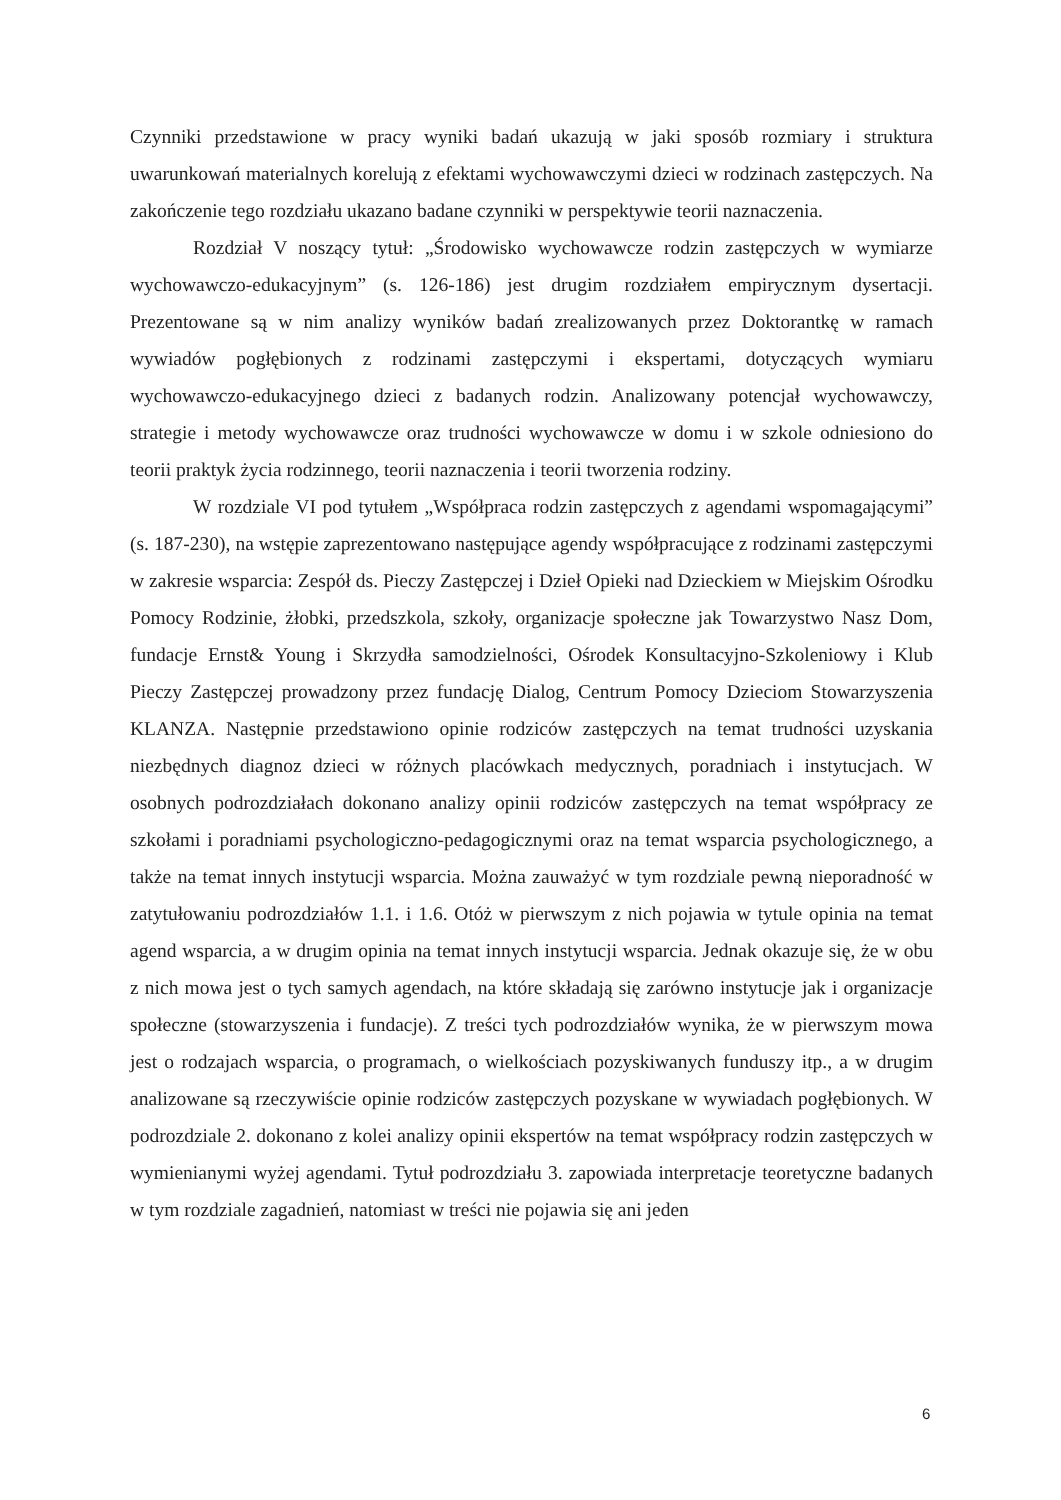Czynniki przedstawione w pracy wyniki badań ukazują w jaki sposób rozmiary i struktura uwarunkowań materialnych korelują z efektami wychowawczymi dzieci w rodzinach zastępczych. Na zakończenie tego rozdziału ukazano badane czynniki w perspektywie teorii naznaczenia.
Rozdział V noszący tytuł: „Środowisko wychowawcze rodzin zastępczych w wymiarze wychowawczo-edukacyjnym” (s. 126-186) jest drugim rozdziałem empirycznym dysertacji. Prezentowane są w nim analizy wyników badań zrealizowanych przez Doktorantkę w ramach wywiadów pogłębionych z rodzinami zastępczymi i ekspertami, dotyczących wymiaru wychowawczo-edukacyjnego dzieci z badanych rodzin. Analizowany potencjał wychowawczy, strategie i metody wychowawcze oraz trudności wychowawcze w domu i w szkole odniesiono do teorii praktyk życia rodzinnego, teorii naznaczenia i teorii tworzenia rodziny.
W rozdziale VI pod tytułem „Współpraca rodzin zastępczych z agendami wspomagającymi” (s. 187-230), na wstępie zaprezentowano następujące agendy współpracujące z rodzinami zastępczymi w zakresie wsparcia: Zespół ds. Pieczy Zastępczej i Dzieł Opieki nad Dzieckiem w Miejskim Ośrodku Pomocy Rodzinie, żłobki, przedszkola, szkoły, organizacje społeczne jak Towarzystwo Nasz Dom, fundacje Ernst& Young i Skrzydła samodzielności, Ośrodek Konsultacyjno-Szkoleniowy i Klub Pieczy Zastępczej prowadzony przez fundację Dialog, Centrum Pomocy Dzieciom Stowarzyszenia KLANZA. Następnie przedstawiono opinie rodziców zastępczych na temat trudności uzyskania niezbędnych diagnoz dzieci w różnych placówkach medycznych, poradniach i instytucjach. W osobnych podrozdziałach dokonano analizy opinii rodziców zastępczych na temat współpracy ze szkołami i poradniami psychologiczno-pedagogicznymi oraz na temat wsparcia psychologicznego, a także na temat innych instytucji wsparcia. Można zauważyć w tym rozdziale pewną nieporadność w zatytułowaniu podrozdziałów 1.1. i 1.6. Otóż w pierwszym z nich pojawia w tytule opinia na temat agend wsparcia, a w drugim opinia na temat innych instytucji wsparcia. Jednak okazuje się, że w obu z nich mowa jest o tych samych agendach, na które składają się zarówno instytucje jak i organizacje społeczne (stowarzyszenia i fundacje). Z treści tych podrozdziałów wynika, że w pierwszym mowa jest o rodzajach wsparcia, o programach, o wielkościach pozyskiwanych funduszy itp., a w drugim analizowane są rzeczywiście opinie rodziców zastępczych pozyskane w wywiadach pogłębionych. W podrozdziale 2. dokonano z kolei analizy opinii ekspertów na temat współpracy rodzin zastępczych w wymienianymi wyżej agendami. Tytuł podrozdziału 3. zapowiada interpretacje teoretyczne badanych w tym rozdziale zagadnień, natomiast w treści nie pojawia się ani jeden
6